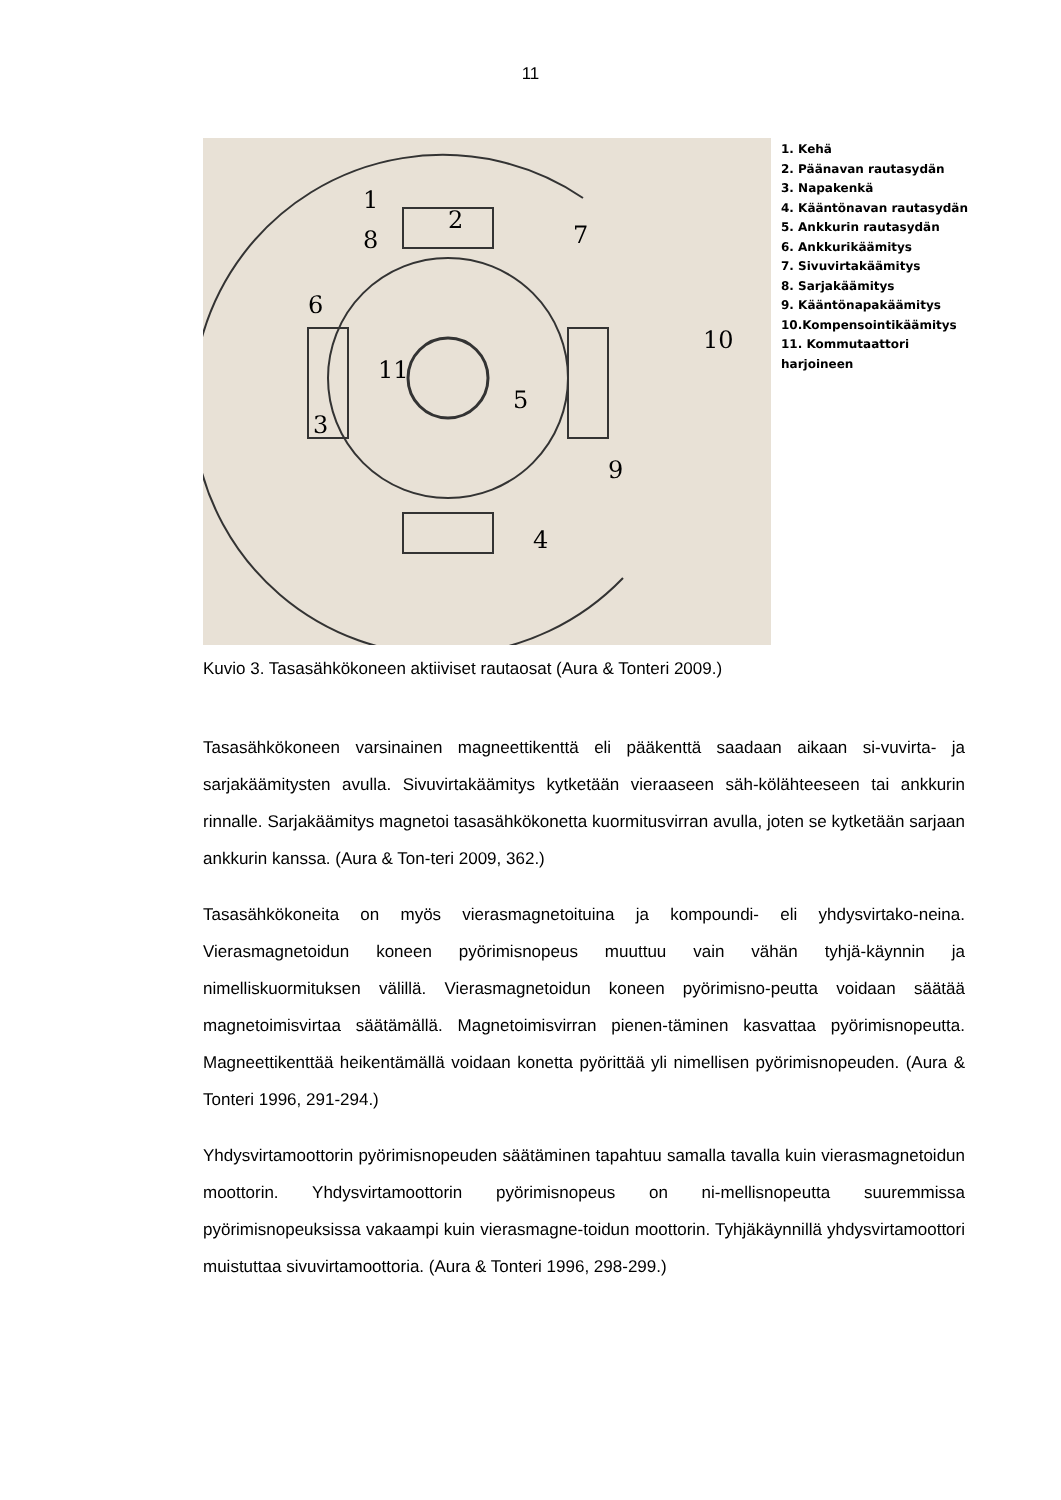11
1
2
3
4
5
6
7
8
9
10
11
1. Kehä
2. Päänavan rautasydän
3. Napakenkä
4. Kääntönavan rautasydän
5. Ankkurin rautasydän
6. Ankkurikäämitys
7. Sivuvirtakäämitys
8. Sarjakäämitys
9. Kääntönapakäämitys
10.Kompensointikäämitys
11. Kommutaattori
harjoineen
Kuvio 3. Tasasähkökoneen aktiiviset rautaosat (Aura & Tonteri 2009.)
Tasasähkökoneen varsinainen magneettikenttä eli pääkenttä saadaan aikaan si-vuvirta- ja sarjakäämitysten avulla. Sivuvirtakäämitys kytketään vieraaseen säh-kölähteeseen tai ankkurin rinnalle. Sarjakäämitys magnetoi tasasähkökonetta kuormitusvirran avulla, joten se kytketään sarjaan ankkurin kanssa. (Aura & Ton-teri 2009, 362.)
Tasasähkökoneita on myös vierasmagnetoituina ja kompoundi- eli yhdysvirtako-neina. Vierasmagnetoidun koneen pyörimisnopeus muuttuu vain vähän tyhjä-käynnin ja nimelliskuormituksen välillä. Vierasmagnetoidun koneen pyörimisno-peutta voidaan säätää magnetoimisvirtaa säätämällä. Magnetoimisvirran pienen-täminen kasvattaa pyörimisnopeutta. Magneettikenttää heikentämällä voidaan konetta pyörittää yli nimellisen pyörimisnopeuden. (Aura & Tonteri 1996, 291-294.)
Yhdysvirtamoottorin pyörimisnopeuden säätäminen tapahtuu samalla tavalla kuin vierasmagnetoidun moottorin. Yhdysvirtamoottorin pyörimisnopeus on ni-mellisnopeutta suuremmissa pyörimisnopeuksissa vakaampi kuin vierasmagne-toidun moottorin. Tyhjäkäynnillä yhdysvirtamoottori muistuttaa sivuvirtamoottoria. (Aura & Tonteri 1996, 298-299.)